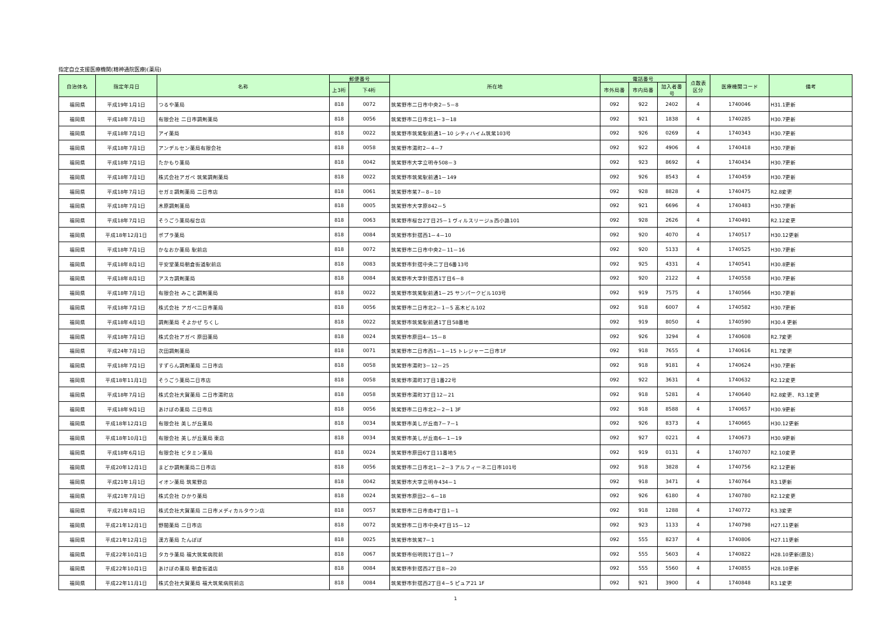指定自立支援医療機関(精神通院医療)(薬局)
| 自治体名 | 指定年月日 | 名称 | 郵便番号 | | 所在地 | 電話番号 | | | 点数表 区分 | 医療機関コード | 備考 |
| --- | --- | --- | --- | --- | --- | --- | --- | --- | --- | --- | --- |
| | | | 上3桁 | 下4桁 | | 市外局番 | 市内局番 | 加入者番号 | | | |
| 福岡県 | 平成19年1月1日 | つるや薬局 | 818 | 0072 | 筑紫野市二日市中央2－5－8 | 092 | 922 | 2402 | 4 | 1740046 | H31.1更新 |
| 福岡県 | 平成18年7月1日 | 有限会社 二日市調剤薬局 | 818 | 0056 | 筑紫野市二日市北1－3－18 | 092 | 921 | 1838 | 4 | 1740285 | H30.7更新 |
| 福岡県 | 平成18年7月1日 | アイ薬局 | 818 | 0022 | 筑紫野市筑紫駅前通1－10 シティハイム筑紫103号 | 092 | 926 | 0269 | 4 | 1740343 | H30.7更新 |
| 福岡県 | 平成18年7月1日 | アンデルセン薬局有限会社 | 818 | 0058 | 筑紫野市湯町2－4－7 | 092 | 922 | 4906 | 4 | 1740418 | H30.7更新 |
| 福岡県 | 平成18年7月1日 | たかもり薬局 | 818 | 0042 | 筑紫野市大字立明寺508－3 | 092 | 923 | 8692 | 4 | 1740434 | H30.7更新 |
| 福岡県 | 平成18年7月1日 | 株式会社アガペ 筑紫調剤薬局 | 818 | 0022 | 筑紫野市筑紫駅前通1－149 | 092 | 926 | 8543 | 4 | 1740459 | H30.7更新 |
| 福岡県 | 平成18年7月1日 | セガミ調剤薬局 二日市店 | 818 | 0061 | 筑紫野市紫7－8－10 | 092 | 928 | 8828 | 4 | 1740475 | R2.8変更 |
| 福岡県 | 平成18年7月1日 | 木原調剤薬局 | 818 | 0005 | 筑紫野市大字原842－5 | 092 | 921 | 6696 | 4 | 1740483 | H30.7更新 |
| 福岡県 | 平成18年7月1日 | そうごう薬局桜台店 | 818 | 0063 | 筑紫野市桜台2丁目25－1 ヴィルスリージュ西小路101 | 092 | 928 | 2626 | 4 | 1740491 | R2.12変更 |
| 福岡県 | 平成18年12月1日 | ポプラ薬局 | 818 | 0084 | 筑紫野市針摺西1－4－10 | 092 | 920 | 4070 | 4 | 1740517 | H30.12更新 |
| 福岡県 | 平成18年7月1日 | かなおか薬局 駅前店 | 818 | 0072 | 筑紫野市二日市中央2－11－16 | 092 | 920 | 5133 | 4 | 1740525 | H30.7更新 |
| 福岡県 | 平成18年8月1日 | 平安堂薬局朝倉街道駅前店 | 818 | 0083 | 筑紫野市針摺中央二丁目6番13号 | 092 | 925 | 4331 | 4 | 1740541 | H30.8更新 |
| 福岡県 | 平成18年8月1日 | アスカ調剤薬局 | 818 | 0084 | 筑紫野市大字針摺西1丁目6－8 | 092 | 920 | 2122 | 4 | 1740558 | H30.7更新 |
| 福岡県 | 平成18年7月1日 | 有限会社 みこと調剤薬局 | 818 | 0022 | 筑紫野市筑紫駅前通1－25 サンパークビル103号 | 092 | 919 | 7575 | 4 | 1740566 | H30.7更新 |
| 福岡県 | 平成18年7月1日 | 株式会社 アガペ二日市薬局 | 818 | 0056 | 筑紫野市二日市北2－1－5 高木ビル102 | 092 | 918 | 6007 | 4 | 1740582 | H30.7更新 |
| 福岡県 | 平成18年4月1日 | 調剤薬局 そよかぜ ちくし | 818 | 0022 | 筑紫野市筑紫駅前通1丁目58番地 | 092 | 919 | 8050 | 4 | 1740590 | H30.4 更新 |
| 福岡県 | 平成18年7月1日 | 株式会社アガペ 原田薬局 | 818 | 0024 | 筑紫野市原田4－15－8 | 092 | 926 | 3294 | 4 | 1740608 | R2.7変更 |
| 福岡県 | 平成24年7月1日 | 次田調剤薬局 | 818 | 0071 | 筑紫野市二日市西1－1－15 トレジャー二日市1F | 092 | 918 | 7655 | 4 | 1740616 | R1.7変更 |
| 福岡県 | 平成18年7月1日 | すずらん調剤薬局 二日市店 | 818 | 0058 | 筑紫野市湯町3－12－25 | 092 | 918 | 9181 | 4 | 1740624 | H30.7更新 |
| 福岡県 | 平成18年11月1日 | そうごう薬局二日市店 | 818 | 0058 | 筑紫野市湯町3丁目1番22号 | 092 | 922 | 3631 | 4 | 1740632 | R2.12変更 |
| 福岡県 | 平成18年7月1日 | 株式会社大賀薬局 二日市湯町店 | 818 | 0058 | 筑紫野市湯町3丁目12－21 | 092 | 918 | 5281 | 4 | 1740640 | R2.8変更、R3.1変更 |
| 福岡県 | 平成18年9月1日 | あけぼの薬局 二日市店 | 818 | 0056 | 筑紫野市二日市北2－2－1 3F | 092 | 918 | 8588 | 4 | 1740657 | H30.9更新 |
| 福岡県 | 平成18年12月1日 | 有限会社 美しが丘薬局 | 818 | 0034 | 筑紫野市美しが丘南7－7－1 | 092 | 926 | 8373 | 4 | 1740665 | H30.12更新 |
| 福岡県 | 平成18年10月1日 | 有限会社 美しが丘薬局 東店 | 818 | 0034 | 筑紫野市美しが丘南6－1－19 | 092 | 927 | 0221 | 4 | 1740673 | H30.9更新 |
| 福岡県 | 平成18年6月1日 | 有限会社 ビタミン薬局 | 818 | 0024 | 筑紫野市原田6丁目11番地5 | 092 | 919 | 0131 | 4 | 1740707 | R2.10変更 |
| 福岡県 | 平成20年12月1日 | まどか調剤薬局二日市店 | 818 | 0056 | 筑紫野市二日市北1－2－3 アルフィーネ二日市101号 | 092 | 918 | 3828 | 4 | 1740756 | R2.12更新 |
| 福岡県 | 平成21年1月1日 | イオン薬局 筑紫野店 | 818 | 0042 | 筑紫野市大字立明寺434－1 | 092 | 918 | 3471 | 4 | 1740764 | R3.1更新 |
| 福岡県 | 平成21年7月1日 | 株式会社 ひかり薬局 | 818 | 0024 | 筑紫野市原田2－6－18 | 092 | 926 | 6180 | 4 | 1740780 | R2.12変更 |
| 福岡県 | 平成21年8月1日 | 株式会社大賀薬局 二日市メディカルタウン店 | 818 | 0057 | 筑紫野市二日市南4丁目1－1 | 092 | 918 | 1288 | 4 | 1740772 | R3.3変更 |
| 福岡県 | 平成21年12月1日 | 野間薬局 二日市店 | 818 | 0072 | 筑紫野市二日市中央4丁目15－12 | 092 | 923 | 1133 | 4 | 1740798 | H27.11更新 |
| 福岡県 | 平成21年12月1日 | 漢方薬局 たんぽぽ | 818 | 0025 | 筑紫野市筑紫7－1 | 092 | 555 | 8237 | 4 | 1740806 | H27.11更新 |
| 福岡県 | 平成22年10月1日 | タカラ薬局 福大筑紫病院前 | 818 | 0067 | 筑紫野市俗明院1丁目1－7 | 092 | 555 | 5603 | 4 | 1740822 | H28.10更新(遡及) |
| 福岡県 | 平成22年10月1日 | あけぼの薬局 朝倉街道店 | 818 | 0084 | 筑紫野市針摺西2丁目8－20 | 092 | 555 | 5560 | 4 | 1740855 | H28.10更新 |
| 福岡県 | 平成22年11月1日 | 株式会社大賀薬局 福大筑紫病院前店 | 818 | 0084 | 筑紫野市針摺西2丁目4－5 ピュア21 1F | 092 | 921 | 3900 | 4 | 1740848 | R3.1変更 |
1